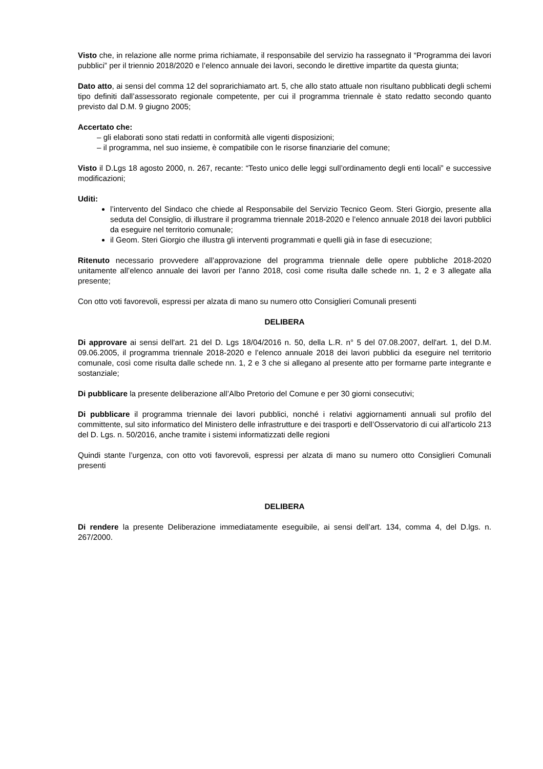Visto che, in relazione alle norme prima richiamate, il responsabile del servizio ha rassegnato il “Programma dei lavori pubblici” per il triennio 2018/2020 e l’elenco annuale dei lavori, secondo le direttive impartite da questa giunta;
Dato atto, ai sensi del comma 12 del soprarichiamato art. 5, che allo stato attuale non risultano pubblicati degli schemi tipo definiti dall’assessorato regionale competente, per cui il programma triennale è stato redatto secondo quanto previsto dal D.M. 9 giugno 2005;
Accertato che:
– gli elaborati sono stati redatti in conformità alle vigenti disposizioni;
– il programma, nel suo insieme, è compatibile con le risorse finanziarie del comune;
Visto il D.Lgs 18 agosto 2000, n. 267, recante: “Testo unico delle leggi sull’ordinamento degli enti locali” e successive modificazioni;
Uditi:
l’intervento del Sindaco che chiede al Responsabile del Servizio Tecnico Geom. Steri Giorgio, presente alla seduta del Consiglio, di illustrare il programma triennale 2018-2020 e l’elenco annuale 2018 dei lavori pubblici da eseguire nel territorio comunale;
il Geom. Steri Giorgio che illustra gli interventi programmati e quelli già in fase di esecuzione;
Ritenuto necessario provvedere all’approvazione del programma triennale delle opere pubbliche 2018-2020 unitamente all’elenco annuale dei lavori per l’anno 2018, così come risulta dalle schede nn. 1, 2 e 3 allegate alla presente;
Con otto voti favorevoli, espressi per alzata di mano su numero otto Consiglieri Comunali presenti
DELIBERA
Di approvare ai sensi dell'art. 21 del D. Lgs 18/04/2016 n. 50, della L.R. n° 5 del 07.08.2007, dell'art. 1, del D.M. 09.06.2005, il programma triennale 2018-2020 e l’elenco annuale 2018 dei lavori pubblici da eseguire nel territorio comunale, così come risulta dalle schede nn. 1, 2 e 3 che si allegano al presente atto per formarne parte integrante e sostanziale;
Di pubblicare la presente deliberazione all’Albo Pretorio del Comune e per 30 giorni consecutivi;
Di pubblicare il programma triennale dei lavori pubblici, nonché i relativi aggiornamenti annuali sul profilo del committente, sul sito informatico del Ministero delle infrastrutture e dei trasporti e dell’Osservatorio di cui all'articolo 213 del D. Lgs. n. 50/2016, anche tramite i sistemi informatizzati delle regioni
Quindi stante l’urgenza, con otto voti favorevoli, espressi per alzata di mano su numero otto Consiglieri Comunali presenti
DELIBERA
Di rendere la presente Deliberazione immediatamente eseguibile, ai sensi dell’art. 134, comma 4, del D.lgs. n. 267/2000.